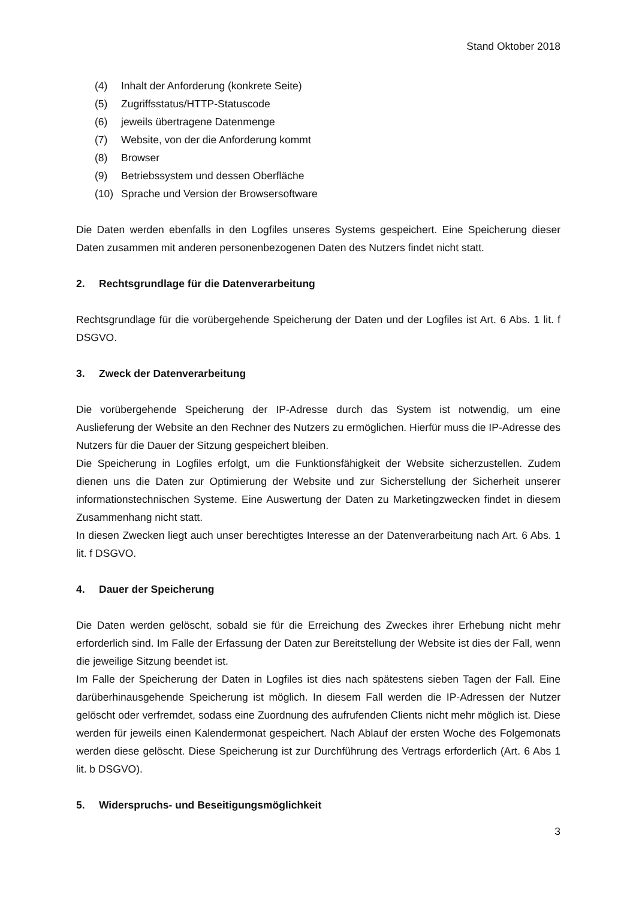Stand Oktober 2018
(4) Inhalt der Anforderung (konkrete Seite)
(5) Zugriffsstatus/HTTP-Statuscode
(6) jeweils übertragene Datenmenge
(7) Website, von der die Anforderung kommt
(8) Browser
(9) Betriebssystem und dessen Oberfläche
(10) Sprache und Version der Browsersoftware
Die Daten werden ebenfalls in den Logfiles unseres Systems gespeichert. Eine Speicherung dieser Daten zusammen mit anderen personenbezogenen Daten des Nutzers findet nicht statt.
2. Rechtsgrundlage für die Datenverarbeitung
Rechtsgrundlage für die vorübergehende Speicherung der Daten und der Logfiles ist Art. 6 Abs. 1 lit. f DSGVO.
3. Zweck der Datenverarbeitung
Die vorübergehende Speicherung der IP-Adresse durch das System ist notwendig, um eine Auslieferung der Website an den Rechner des Nutzers zu ermöglichen. Hierfür muss die IP-Adresse des Nutzers für die Dauer der Sitzung gespeichert bleiben.
Die Speicherung in Logfiles erfolgt, um die Funktionsfähigkeit der Website sicherzustellen. Zudem dienen uns die Daten zur Optimierung der Website und zur Sicherstellung der Sicherheit unserer informationstechnischen Systeme. Eine Auswertung der Daten zu Marketingzwecken findet in diesem Zusammenhang nicht statt.
In diesen Zwecken liegt auch unser berechtigtes Interesse an der Datenverarbeitung nach Art. 6 Abs. 1 lit. f DSGVO.
4. Dauer der Speicherung
Die Daten werden gelöscht, sobald sie für die Erreichung des Zweckes ihrer Erhebung nicht mehr erforderlich sind. Im Falle der Erfassung der Daten zur Bereitstellung der Website ist dies der Fall, wenn die jeweilige Sitzung beendet ist.
Im Falle der Speicherung der Daten in Logfiles ist dies nach spätestens sieben Tagen der Fall. Eine darüberhinausgehende Speicherung ist möglich. In diesem Fall werden die IP-Adressen der Nutzer gelöscht oder verfremdet, sodass eine Zuordnung des aufrufenden Clients nicht mehr möglich ist. Diese werden für jeweils einen Kalendermonat gespeichert. Nach Ablauf der ersten Woche des Folgemonats werden diese gelöscht. Diese Speicherung ist zur Durchführung des Vertrags erforderlich (Art. 6 Abs 1 lit. b DSGVO).
5. Widerspruchs- und Beseitigungsmöglichkeit
3